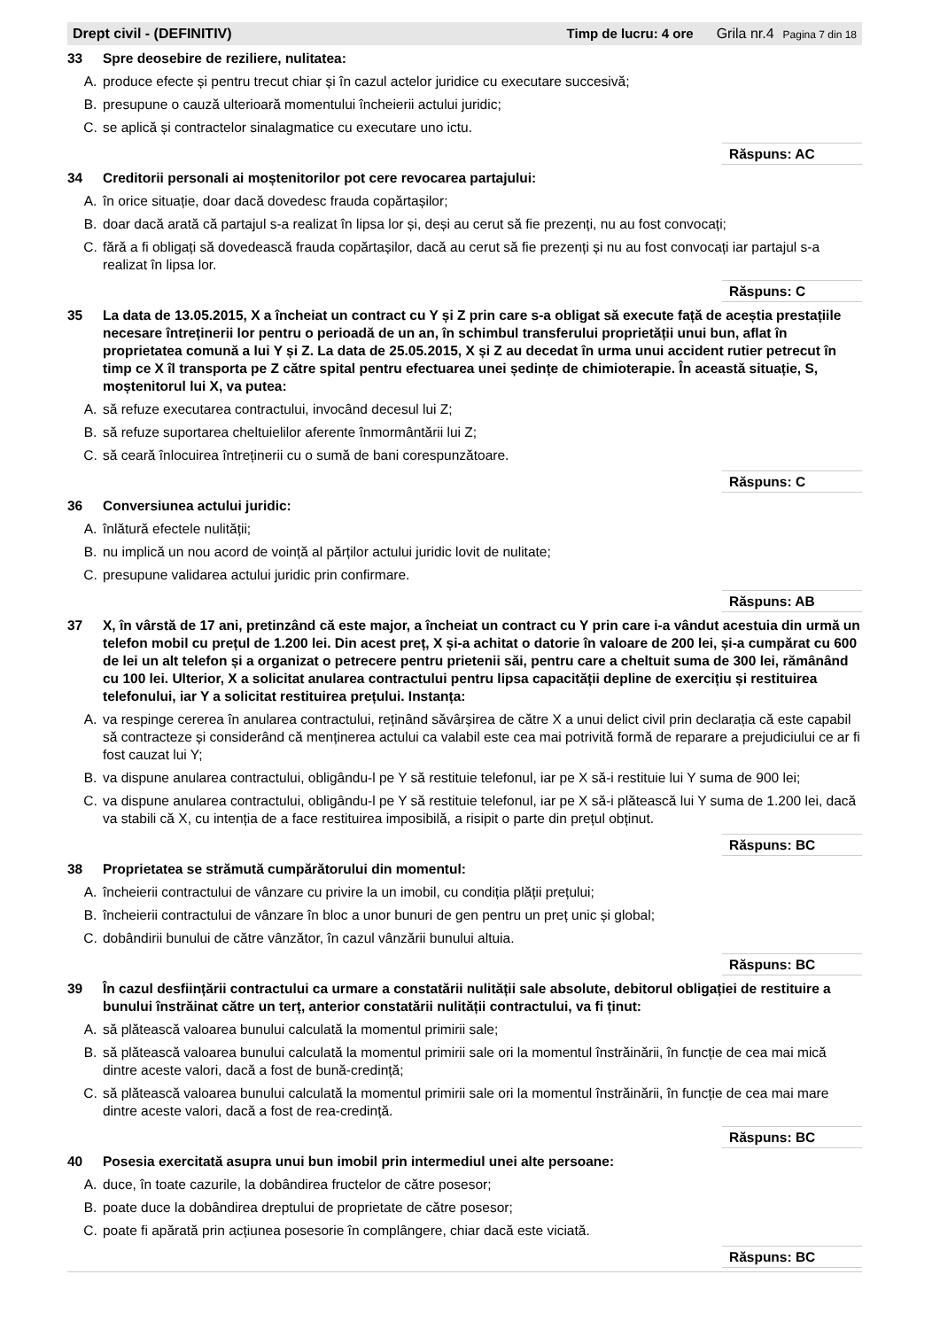Drept civil - (DEFINITIV) Timp de lucru: 4 ore Grila nr.4 Pagina 7 din 18
33 Spre deosebire de reziliere, nulitatea:
A. produce efecte și pentru trecut chiar și în cazul actelor juridice cu executare succesivă;
B. presupune o cauză ulterioară momentului încheierii actului juridic;
C. se aplică și contractelor sinalagmatice cu executare uno ictu.
Răspuns: AC
34 Creditorii personali ai moștenitorilor pot cere revocarea partajului:
A. în orice situație, doar dacă dovedesc frauda copărtașilor;
B. doar dacă arată că partajul s-a realizat în lipsa lor și, deși au cerut să fie prezenți, nu au fost convocați;
C. fără a fi obligați să dovedească frauda copărtașilor, dacă au cerut să fie prezenți și nu au fost convocați iar partajul s-a realizat în lipsa lor.
Răspuns: C
35 La data de 13.05.2015, X a încheiat un contract cu Y și Z prin care s-a obligat să execute față de aceștia prestațiile necesare întreținerii lor pentru o perioadă de un an, în schimbul transferului proprietății unui bun, aflat în proprietatea comună a lui Y și Z. La data de 25.05.2015, X și Z au decedat în urma unui accident rutier petrecut în timp ce X îl transporta pe Z către spital pentru efectuarea unei ședințe de chimioterapie. În această situație, S, moștenitorul lui X, va putea:
A. să refuze executarea contractului, invocând decesul lui Z;
B. să refuze suportarea cheltuielilor aferente înmormântării lui Z;
C. să ceară înlocuirea întreținerii cu o sumă de bani corespunzătoare.
Răspuns: C
36 Conversiunea actului juridic:
A. înlătură efectele nulității;
B. nu implică un nou acord de voință al părților actului juridic lovit de nulitate;
C. presupune validarea actului juridic prin confirmare.
Răspuns: AB
37 X, în vârstă de 17 ani, pretinzând că este major, a încheiat un contract cu Y prin care i-a vândut acestuia din urmă un telefon mobil cu prețul de 1.200 lei. Din acest preț, X și-a achitat o datorie în valoare de 200 lei, și-a cumpărat cu 600 de lei un alt telefon și a organizat o petrecere pentru prietenii săi, pentru care a cheltuit suma de 300 lei, rămânând cu 100 lei. Ulterior, X a solicitat anularea contractului pentru lipsa capacității depline de exercițiu și restituirea telefonului, iar Y a solicitat restituirea prețului. Instanța:
A. va respinge cererea în anularea contractului, reținând săvârșirea de către X a unui delict civil prin declarația că este capabil să contracteze și considerând că menținerea actului ca valabil este cea mai potrivită formă de reparare a prejudiciului ce ar fi fost cauzat lui Y;
B. va dispune anularea contractului, obligându-l pe Y să restituie telefonul, iar pe X să-i restituie lui Y suma de 900 lei;
C. va dispune anularea contractului, obligându-l pe Y să restituie telefonul, iar pe X să-i plătească lui Y suma de 1.200 lei, dacă va stabili că X, cu intenția de a face restituirea imposibilă, a risipit o parte din prețul obținut.
Răspuns: BC
38 Proprietatea se strămută cumpărătorului din momentul:
A. încheierii contractului de vânzare cu privire la un imobil, cu condiția plății prețului;
B. încheierii contractului de vânzare în bloc a unor bunuri de gen pentru un preț unic și global;
C. dobândirii bunului de către vânzător, în cazul vânzării bunului altuia.
Răspuns: BC
39 În cazul desființării contractului ca urmare a constatării nulității sale absolute, debitorul obligației de restituire a bunului înstrăinat către un terț, anterior constatării nulității contractului, va fi ținut:
A. să plătească valoarea bunului calculată la momentul primirii sale;
B. să plătească valoarea bunului calculată la momentul primirii sale ori la momentul înstrăinării, în funcție de cea mai mică dintre aceste valori, dacă a fost de bună-credință;
C. să plătească valoarea bunului calculată la momentul primirii sale ori la momentul înstrăinării, în funcție de cea mai mare dintre aceste valori, dacă a fost de rea-credință.
Răspuns: BC
40 Posesia exercitată asupra unui bun imobil prin intermediul unei alte persoane:
A. duce, în toate cazurile, la dobândirea fructelor de către posesor;
B. poate duce la dobândirea dreptului de proprietate de către posesor;
C. poate fi apărată prin acțiunea posesorie în complângere, chiar dacă este viciată.
Răspuns: BC